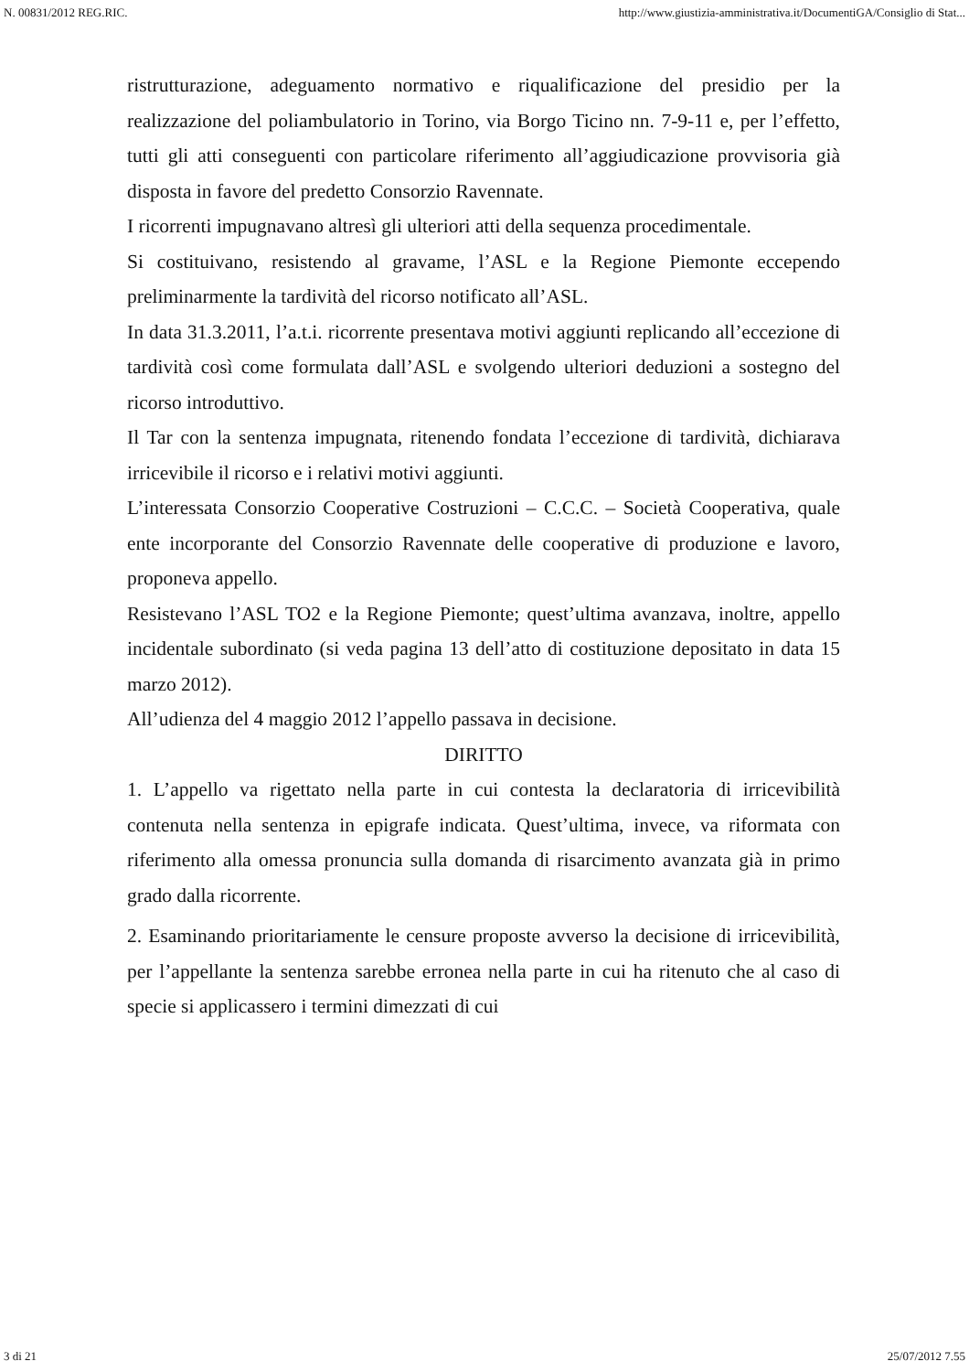N. 00831/2012 REG.RIC. http://www.giustizia-amministrativa.it/DocumentiGA/Consiglio di Stat...
ristrutturazione, adeguamento normativo e riqualificazione del presidio per la realizzazione del poliambulatorio in Torino, via Borgo Ticino nn. 7-9-11 e, per l’effetto, tutti gli atti conseguenti con particolare riferimento all’aggiudicazione provvisoria già disposta in favore del predetto Consorzio Ravennate.
I ricorrenti impugnavano altresì gli ulteriori atti della sequenza procedimentale.
Si costituivano, resistendo al gravame, l’ASL e la Regione Piemonte eccependo preliminarmente la tardività del ricorso notificato all’ASL.
In data 31.3.2011, l’a.t.i. ricorrente presentava motivi aggiunti replicando all’eccezione di tardività così come formulata dall’ASL e svolgendo ulteriori deduzioni a sostegno del ricorso introduttivo.
Il Tar con la sentenza impugnata, ritenendo fondata l’eccezione di tardività, dichiarava irricevibile il ricorso e i relativi motivi aggiunti.
L’interessata Consorzio Cooperative Costruzioni – C.C.C. – Società Cooperativa, quale ente incorporante del Consorzio Ravennate delle cooperative di produzione e lavoro, proponeva appello.
Resistevano l’ASL TO2 e la Regione Piemonte; quest’ultima avanzava, inoltre, appello incidentale subordinato (si veda pagina 13 dell’atto di costituzione depositato in data 15 marzo 2012).
All’udienza del 4 maggio 2012 l’appello passava in decisione.
DIRITTO
1. L’appello va rigettato nella parte in cui contesta la declaratoria di irricevibilità contenuta nella sentenza in epigrafe indicata. Quest’ultima, invece, va riformata con riferimento alla omessa pronuncia sulla domanda di risarcimento avanzata già in primo grado dalla ricorrente.
2. Esaminando prioritariamente le censure proposte avverso la decisione di irricevibilità, per l’appellante la sentenza sarebbe erronea nella parte in cui ha ritenuto che al caso di specie si applicassero i termini dimezzati di cui
3 di 21 25/07/2012 7.55